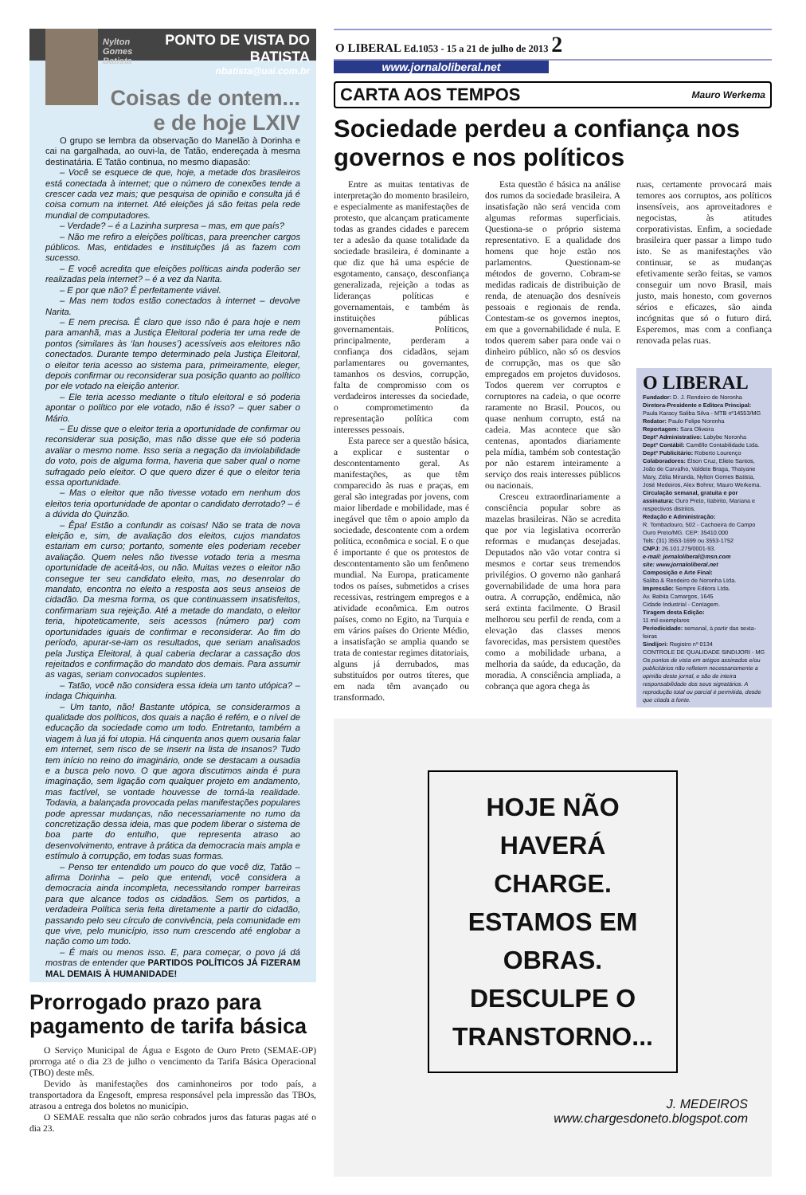Nylton Gomes Batista
PONTO DE VISTA DO BATISTA
nbatista@uai.com.br
Coisas de ontem...
e de hoje LXIV
O grupo se lembra da observação do Manelão à Dorinha e cai na gargalhada, ao ouvi-la, de Tatão, endereçada à mesma destinatária. E Tatão continua, no mesmo diapasão:
– Você se esquece de que, hoje, a metade dos brasileiros está conectada à internet; que o número de conexões tende a crescer cada vez mais; que pesquisa de opinião e consulta já é coisa comum na internet. Até eleições já são feitas pela rede mundial de computadores.
– Verdade? – é a Lazinha surpresa – mas, em que país?
– Não me refiro a eleições políticas, para preencher cargos públicos. Mas, entidades e instituições já as fazem com sucesso.
– E você acredita que eleições políticas ainda poderão ser realizadas pela internet? – é a vez da Narita.
– E por que não? É perfeitamente viável.
– Mas nem todos estão conectados à internet – devolve Narita.
– E nem precisa. É claro que isso não é para hoje e nem para amanhã, mas a Justiça Eleitoral poderia ter uma rede de pontos (similares às ‘lan houses’) acessíveis aos eleitores não conectados. Durante tempo determinado pela Justiça Eleitoral, o eleitor teria acesso ao sistema para, primeiramente, eleger, depois confirmar ou reconsiderar sua posição quanto ao político por ele votado na eleição anterior.
– Ele teria acesso mediante o título eleitoral e só poderia apontar o político por ele votado, não é isso? – quer saber o Mário.
– Eu disse que o eleitor teria a oportunidade de confirmar ou reconsiderar sua posição, mas não disse que ele só poderia avaliar o mesmo nome. Isso seria a negação da inviolabilidade do voto, pois de alguma forma, haveria que saber qual o nome sufragado pelo eleitor. O que quero dizer é que o eleitor teria essa oportunidade.
– Mas o eleitor que não tivesse votado em nenhum dos eleitos teria oportunidade de apontar o candidato derrotado? – é a dúvida do Quinzão.
– Êpa! Estão a confundir as coisas! Não se trata de nova eleição e, sim, de avaliação dos eleitos, cujos mandatos estariam em curso; portanto, somente eles poderiam receber avaliação. Quem neles não tivesse votado teria a mesma oportunidade de aceitá-los, ou não. Muitas vezes o eleitor não consegue ter seu candidato eleito, mas, no desenrolar do mandato, encontra no eleito a resposta aos seus anseios de cidadão. Da mesma forma, os que continuassem insatisfeitos, confirmariam sua rejeição. Até a metade do mandato, o eleitor teria, hipoteticamente, seis acessos (número par) com oportunidades iguais de confirmar e reconsiderar. Ao fim do período, apurar-se-iam os resultados, que seriam analisados pela Justiça Eleitoral, à qual caberia declarar a cassação dos rejeitados e confirmação do mandato dos demais. Para assumir as vagas, seriam convocados suplentes.
– Tatão, você não considera essa ideia um tanto utópica? – indaga Chiquinha.
– Um tanto, não! Bastante utópica, se considerarmos a qualidade dos políticos, dos quais a nação é refém, e o nível de educação da sociedade como um todo. Entretanto, também a viagem à lua já foi utopia. Há cinquenta anos quem ousaria falar em internet, sem risco de se inserir na lista de insanos? Tudo tem início no reino do imaginário, onde se destacam a ousadia e a busca pelo novo. O que agora discutimos ainda é pura imaginação, sem ligação com qualquer projeto em andamento, mas factível, se vontade houvesse de torná-la realidade. Todavia, a balançada provocada pelas manifestações populares pode apressar mudanças, não necessariamente no rumo da concretização dessa ideia, mas que podem liberar o sistema de boa parte do entulho, que representa atraso ao desenvolvimento, entrave à prática da democracia mais ampla e estímulo à corrupção, em todas suas formas.
– Penso ter entendido um pouco do que você diz, Tatão – afirma Dorinha – pelo que entendi, você considera a democracia ainda incompleta, necessitando romper barreiras para que alcance todos os cidadãos. Sem os partidos, a verdadeira Política seria feita diretamente a partir do cidadão, passando pelo seu círculo de convivência, pela comunidade em que vive, pelo município, isso num crescendo até englobar a nação como um todo.
– É mais ou menos isso. E, para começar, o povo já dá mostras de entender que PARTIDOS POLÍTICOS JÁ FIZERAM MAL DEMAIS À HUMANIDADE!
Prorrogado prazo para pagamento de tarifa básica
O Serviço Municipal de Água e Esgoto de Ouro Preto (SEMAE-OP) prorroga até o dia 23 de julho o vencimento da Tarifa Básica Operacional (TBO) deste mês.
Devido às manifestações dos caminhoneiros por todo país, a transportadora da Engesoft, empresa responsável pela impressão das TBOs, atrasou a entrega dos boletos no município.
O SEMAE ressalta que não serão cobrados juros das faturas pagas até o dia 23.
O LIBERAL Ed.1053 - 15 a 21 de julho de 2013 2
www.jornaloliberal.net
CARTA AOS TEMPOS Mauro Werkema
Sociedade perdeu a confiança nos governos e nos políticos
Entre as muitas tentativas de interpretação do momento brasileiro, e especialmente as manifestações de protesto, que alcançam praticamente todas as grandes cidades e parecem ter a adesão da quase totalidade da sociedade brasileira, é dominante a que diz que há uma espécie de esgotamento, cansaço, desconfiança generalizada, rejeição a todas as lideranças políticas e governamentais, e também às instituições públicas governamentais. Políticos, principalmente, perderam a confiança dos cidadãos, sejam parlamentares ou governantes, tamanhos os desvios, corrupção, falta de compromisso com os verdadeiros interesses da sociedade, o comprometimento da representação política com interesses pessoais.
Esta parece ser a questão básica, a explicar e sustentar o descontentamento geral. As manifestações, as que têm comparecido às ruas e praças, em geral são integradas por jovens, com maior liberdade e mobilidade, mas é inegável que têm o apoio amplo da sociedade, descontente com a ordem política, econômica e social. E o que é importante é que os protestos de descontentamento são um fenômeno mundial. Na Europa, praticamente todos os países, submetidos a crises recessivas, restringem empregos e a atividade econômica. Em outros países, como no Egito, na Turquia e em vários países do Oriente Médio, a insatisfação se amplia quando se trata de contestar regimes ditatoriais, alguns já derrubados, mas substituídos por outros títeres, que em nada têm avançado ou transformado.
Esta questão é básica na análise dos rumos da sociedade brasileira. A insatisfação não será vencida com algumas reformas superficiais. Questiona-se o próprio sistema representativo. E a qualidade dos homens que hoje estão nos parlamentos. Questionam-se métodos de governo. Cobram-se medidas radicais de distribuição de renda, de atenuação dos desníveis pessoais e regionais de renda. Contestam-se os governos ineptos, em que a governabilidade é nula. E todos querem saber para onde vai o dinheiro público, não só os desvios de corrupção, mas os que são empregados em projetos duvidosos. Todos querem ver corruptos e corruptores na cadeia, o que ocorre raramente no Brasil. Poucos, ou quase nenhum corrupto, está na cadeia. Mas acontece que são centenas, apontados diariamente pela mídia, também sob contestação por não estarem inteiramente a serviço dos reais interesses públicos ou nacionais.
Cresceu extraordinariamente a consciência popular sobre as mazelas brasileiras. Não se acredita que por via legislativa ocorrerão reformas e mudanças desejadas. Deputados não vão votar contra si mesmos e cortar seus tremendos privilégios. O governo não ganhará governabilidade de uma hora para outra. A corrupção, endêmica, não será extinta facilmente. O Brasil melhorou seu perfil de renda, com a elevação das classes menos favorecidas, mas persistem questões como a mobilidade urbana, a melhoria da saúde, da educação, da moradia. A consciência ampliada, a cobrança que agora chega às
ruas, certamente provocará mais temores aos corruptos, aos políticos insensíveis, aos aproveitadores e negocistas, às atitudes corporativistas. Enfim, a sociedade brasileira quer passar a limpo tudo isto. Se as manifestações vão continuar, se as mudanças efetivamente serão feitas, se vamos conseguir um novo Brasil, mais justo, mais honesto, com governos sérios e eficazes, são ainda incógnitas que só o futuro dirá. Esperemos, mas com a confiança renovada pelas ruas.
O LIBERAL
Fundador: D. J. Rendeiro de Noronha
Diretora-Presidente e Editora Principal:
Paula Karacy Saliba Silva - MTB nº14553/MG
Redator: Paulo Felipe Noronha
Reportagem: Sara Oliveira
Deptº Administrativo: Labybe Noronha
Deptº Contábil: Camêllo Contabilidade Ltda.
Deptº Publicitário: Roberto Lourenço
Colaboradores: Élson Cruz, Eliete Santos, João de Carvalho, Valdete Braga, Thatyane Mary, Zélia Miranda, Nylton Gomes Batista, José Medeiros, Alex Bohrer, Mauro Werkema.
Circulação semanal, gratuita e por assinatura: Ouro Preto, Itabirito, Mariana e respectivos distritos.
Redação e Administração:
R. Tombadouro, 502 - Cachoeira do Campo Ouro Preto/MG. CEP: 35410.000
Tels: (31) 3553-1699 ou 3553-1752
CNPJ: 26.101.279/0001-93.
e-mail: jornaloliberal@msn.com
site: www.jornaloliberal.net
Composição e Arte Final:
Saliba & Rendeiro de Noronha Ltda.
Impressão: Sempre Editora Ltda.
Av. Babita Camargos, 1645
Cidade Industrial - Contagem.
Tiragem desta Edição:
11 mil exemplares
Periodicidade: semanal, à partir das sexta-feiras
Sindijori: Registro nº 0134
CONTROLE DE QUALIDADE SINDIJORI - MG
Os pontos de vista em artigos assinados e/ou publicitários não refletem necessariamente a opinião deste jornal, e são de inteira responsabilidade dos seus signatários. A reprodução total ou parcial é permitida, desde que citada a fonte.
HOJE NÃO HAVERÁ CHARGE. ESTAMOS EM OBRAS. DESCULPE O TRANSTORNO...
J. MEDEIROS
www.chargesdoneto.blogspot.com